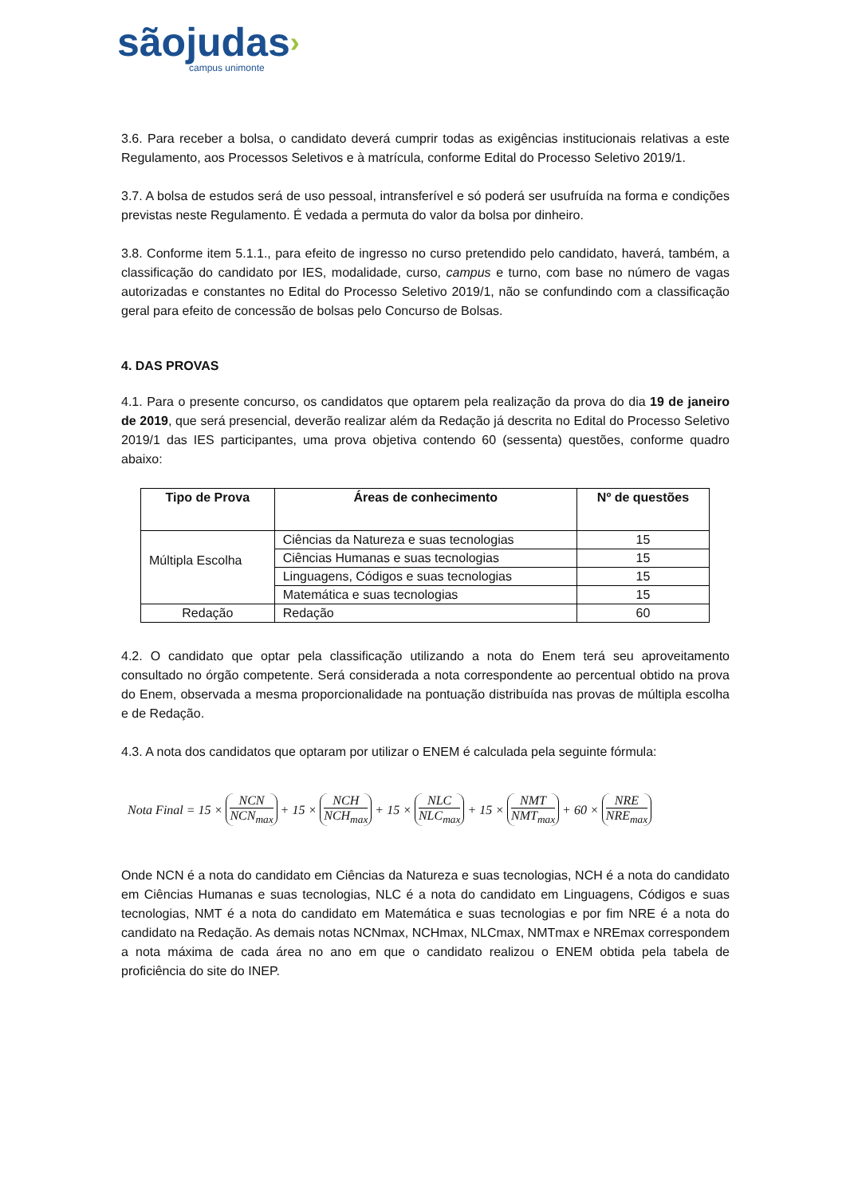sãojudas›
campus unimonte
3.6. Para receber a bolsa, o candidato deverá cumprir todas as exigências institucionais relativas a este Regulamento, aos Processos Seletivos e à matrícula, conforme Edital do Processo Seletivo 2019/1.
3.7. A bolsa de estudos será de uso pessoal, intransferível e só poderá ser usufruída na forma e condições previstas neste Regulamento. É vedada a permuta do valor da bolsa por dinheiro.
3.8. Conforme item 5.1.1., para efeito de ingresso no curso pretendido pelo candidato, haverá, também, a classificação do candidato por IES, modalidade, curso, campus e turno, com base no número de vagas autorizadas e constantes no Edital do Processo Seletivo 2019/1, não se confundindo com a classificação geral para efeito de concessão de bolsas pelo Concurso de Bolsas.
4. DAS PROVAS
4.1. Para o presente concurso, os candidatos que optarem pela realização da prova do dia 19 de janeiro de 2019, que será presencial, deverão realizar além da Redação já descrita no Edital do Processo Seletivo 2019/1 das IES participantes, uma prova objetiva contendo 60 (sessenta) questões, conforme quadro abaixo:
| Tipo de Prova | Áreas de conhecimento | Nº de questões |
| --- | --- | --- |
| Múltipla Escolha | Ciências da Natureza e suas tecnologias | 15 |
| | Ciências Humanas e suas tecnologias | 15 |
| | Linguagens, Códigos e suas tecnologias | 15 |
| | Matemática e suas tecnologias | 15 |
| Redação | Redação | 60 |
4.2. O candidato que optar pela classificação utilizando a nota do Enem terá seu aproveitamento consultado no órgão competente. Será considerada a nota correspondente ao percentual obtido na prova do Enem, observada a mesma proporcionalidade na pontuação distribuída nas provas de múltipla escolha e de Redação.
4.3. A nota dos candidatos que optaram por utilizar o ENEM é calculada pela seguinte fórmula:
Nota Final = 15 × NCN NCN<sub>max</sub> + 15 × NCH NCH<sub>max</sub> + 15 × NLC NLC<sub>max</sub> + 15 × NMT NMT<sub>max</sub> + 60 × NRE NRE<sub>max</sub>
Onde NCN é a nota do candidato em Ciências da Natureza e suas tecnologias, NCH é a nota do candidato em Ciências Humanas e suas tecnologias, NLC é a nota do candidato em Linguagens, Códigos e suas tecnologias, NMT é a nota do candidato em Matemática e suas tecnologias e por fim NRE é a nota do candidato na Redação. As demais notas NCNmax, NCHmax, NLCmax, NMTmax e NREmax correspondem a nota máxima de cada área no ano em que o candidato realizou o ENEM obtida pela tabela de proficiência do site do INEP.